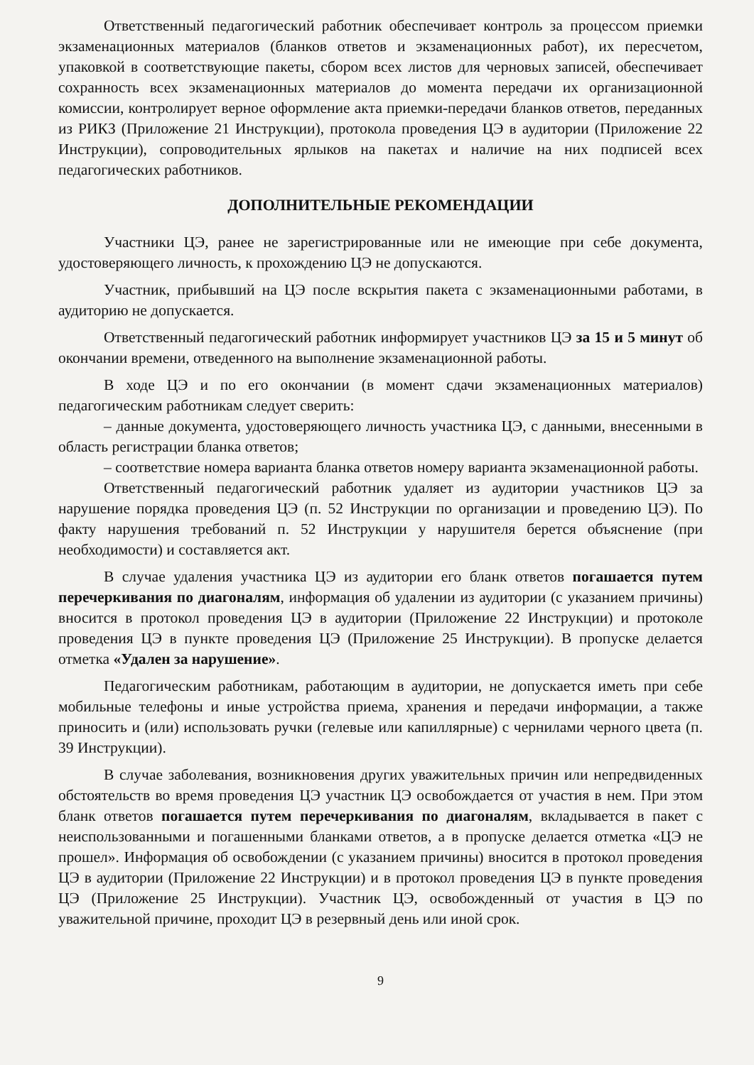Ответственный педагогический работник обеспечивает контроль за процессом приемки экзаменационных материалов (бланков ответов и экзаменационных работ), их пересчетом, упаковкой в соответствующие пакеты, сбором всех листов для черновых записей, обеспечивает сохранность всех экзаменационных материалов до момента передачи их организационной комиссии, контролирует верное оформление акта приемки-передачи бланков ответов, переданных из РИКЗ (Приложение 21 Инструкции), протокола проведения ЦЭ в аудитории (Приложение 22 Инструкции), сопроводительных ярлыков на пакетах и наличие на них подписей всех педагогических работников.
ДОПОЛНИТЕЛЬНЫЕ РЕКОМЕНДАЦИИ
Участники ЦЭ, ранее не зарегистрированные или не имеющие при себе документа, удостоверяющего личность, к прохождению ЦЭ не допускаются.
Участник, прибывший на ЦЭ после вскрытия пакета с экзаменационными работами, в аудиторию не допускается.
Ответственный педагогический работник информирует участников ЦЭ за 15 и 5 минут об окончании времени, отведенного на выполнение экзаменационной работы.
В ходе ЦЭ и по его окончании (в момент сдачи экзаменационных материалов) педагогическим работникам следует сверить:
– данные документа, удостоверяющего личность участника ЦЭ, с данными, внесенными в область регистрации бланка ответов;
– соответствие номера варианта бланка ответов номеру варианта экзаменационной работы.
Ответственный педагогический работник удаляет из аудитории участников ЦЭ за нарушение порядка проведения ЦЭ (п. 52 Инструкции по организации и проведению ЦЭ). По факту нарушения требований п. 52 Инструкции у нарушителя берется объяснение (при необходимости) и составляется акт.
В случае удаления участника ЦЭ из аудитории его бланк ответов погашается путем перечеркивания по диагоналям, информация об удалении из аудитории (с указанием причины) вносится в протокол проведения ЦЭ в аудитории (Приложение 22 Инструкции) и протоколе проведения ЦЭ в пункте проведения ЦЭ (Приложение 25 Инструкции). В пропуске делается отметка «Удален за нарушение».
Педагогическим работникам, работающим в аудитории, не допускается иметь при себе мобильные телефоны и иные устройства приема, хранения и передачи информации, а также приносить и (или) использовать ручки (гелевые или капиллярные) с чернилами черного цвета (п. 39 Инструкции).
В случае заболевания, возникновения других уважительных причин или непредвиденных обстоятельств во время проведения ЦЭ участник ЦЭ освобождается от участия в нем. При этом бланк ответов погашается путем перечеркивания по диагоналям, вкладывается в пакет с неиспользованными и погашенными бланками ответов, а в пропуске делается отметка «ЦЭ не прошел». Информация об освобождении (с указанием причины) вносится в протокол проведения ЦЭ в аудитории (Приложение 22 Инструкции) и в протокол проведения ЦЭ в пункте проведения ЦЭ (Приложение 25 Инструкции). Участник ЦЭ, освобожденный от участия в ЦЭ по уважительной причине, проходит ЦЭ в резервный день или иной срок.
9